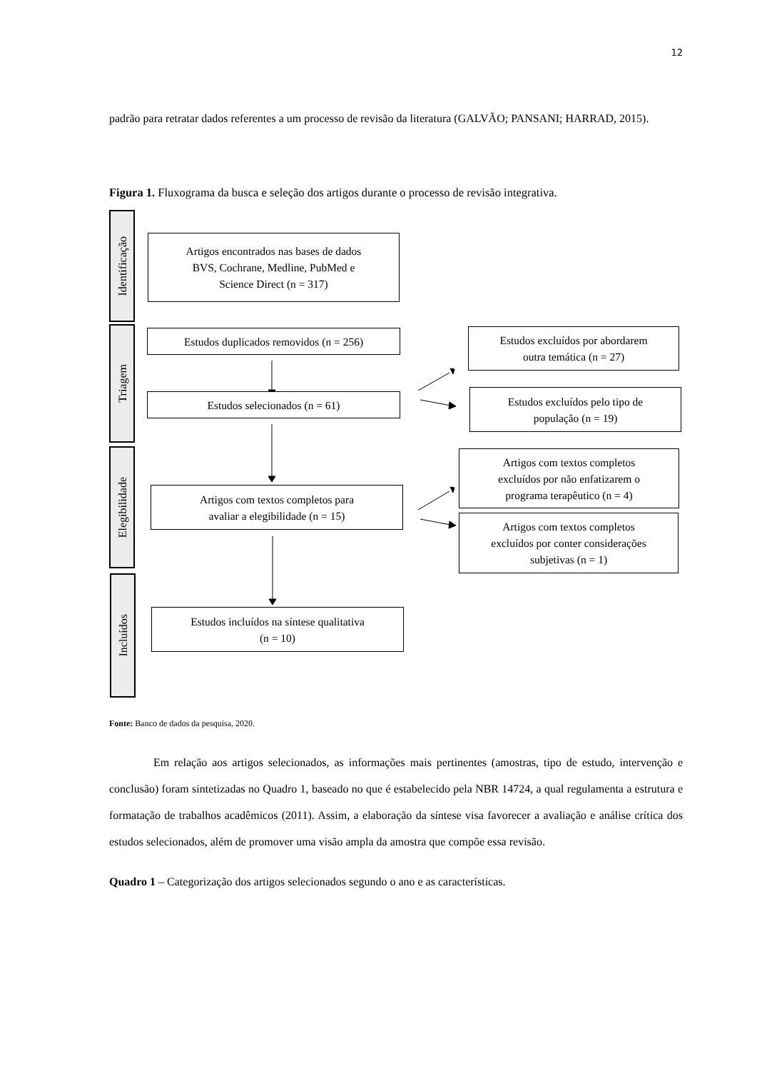12
padrão para retratar dados referentes a um processo de revisão da literatura (GALVÃO; PANSANI; HARRAD, 2015).
Figura 1. Fluxograma da busca e seleção dos artigos durante o processo de revisão integrativa.
Identificação
Artigos encontrados nas bases de dados
BVS, Cochrane, Medline, PubMed e
Science Direct (n = 317)
Triagem
Estudos duplicados removidos (n = 256)
Estudos selecionados (n = 61)
Estudos excluídos por abordarem
outra temática (n = 27)
Estudos excluídos pelo tipo de
população (n = 19)
Elegibilidade
Artigos com textos completos para
avaliar a elegibilidade (n = 15)
Artigos com textos completos
excluídos por não enfatizarem o
programa terapêutico (n = 4)
Artigos com textos completos
excluídos por conter considerações
subjetivas (n = 1)
Incluídos
Estudos incluídos na síntese qualitativa
(n = 10)
Fonte: Banco de dados da pesquisa, 2020.
Em relação aos artigos selecionados, as informações mais pertinentes (amostras, tipo de estudo, intervenção e conclusão) foram sintetizadas no Quadro 1, baseado no que é estabelecido pela NBR 14724, a qual regulamenta a estrutura e formatação de trabalhos acadêmicos (2011). Assim, a elaboração da síntese visa favorecer a avaliação e análise crítica dos estudos selecionados, além de promover uma visão ampla da amostra que compõe essa revisão.
Quadro 1 – Categorização dos artigos selecionados segundo o ano e as características.